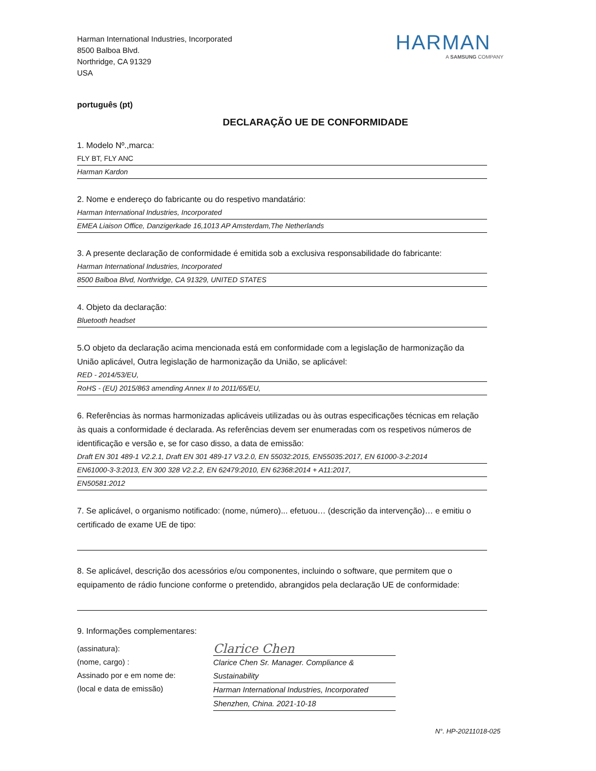Harman International Industries, Incorporated
8500 Balboa Blvd.
Northridge, CA 91329
USA
HARMAN
A SAMSUNG COMPANY
português (pt)
DECLARAÇÃO UE DE CONFORMIDADE
1. Modelo Nº.,marca:
FLY BT, FLY ANC
Harman Kardon
2. Nome e endereço do fabricante ou do respetivo mandatário:
Harman International Industries, Incorporated
EMEA Liaison Office, Danzigerkade 16,1013 AP Amsterdam,The Netherlands
3. A presente declaração de conformidade é emitida sob a exclusiva responsabilidade do fabricante:
Harman International Industries, Incorporated
8500 Balboa Blvd, Northridge, CA 91329, UNITED STATES
4. Objeto da declaração:
Bluetooth headset
5.O objeto da declaração acima mencionada está em conformidade com a legislação de harmonização da União aplicável, Outra legislação de harmonização da União, se aplicável:
RED - 2014/53/EU,
RoHS - (EU) 2015/863 amending Annex II to 2011/65/EU,
6. Referências às normas harmonizadas aplicáveis utilizadas ou às outras especificações técnicas em relação às quais a conformidade é declarada. As referências devem ser enumeradas com os respetivos números de identificação e versão e, se for caso disso, a data de emissão:
Draft EN 301 489-1 V2.2.1, Draft EN 301 489-17 V3.2.0, EN 55032:2015, EN55035:2017, EN 61000-3-2:2014
EN61000-3-3:2013, EN 300 328 V2.2.2, EN 62479:2010, EN 62368:2014 + A11:2017,
EN50581:2012
7. Se aplicável, o organismo notificado: (nome, número)... efetuou… (descrição da intervenção)… e emitiu o certificado de exame UE de tipo:
8. Se aplicável, descrição dos acessórios e/ou componentes, incluindo o software, que permitem que o equipamento de rádio funcione conforme o pretendido, abrangidos pela declaração UE de conformidade:
9. Informações complementares:
(assinatura):
(nome, cargo) :
Assinado por e em nome de:
(local e data de emissão)
Clarice Chen
Clarice Chen Sr. Manager. Compliance & Sustainability
Harman International Industries, Incorporated
Shenzhen, China. 2021-10-18
N°. HP-20211018-025